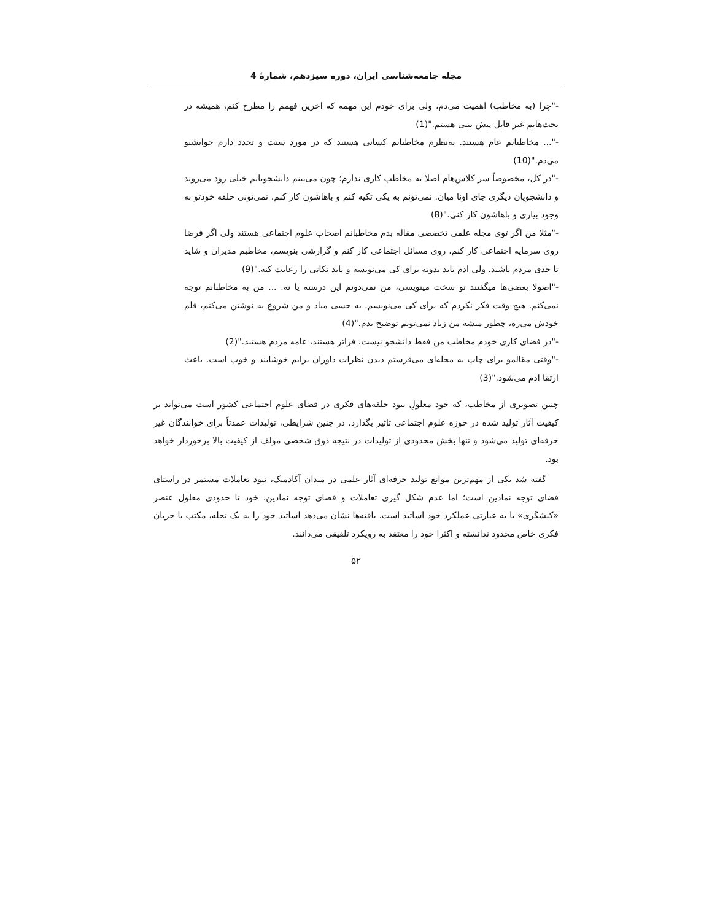مجله جامعه‌شناسی ایران، دوره سیزدهم، شمارهٔ 4
-"چرا (به مخاطب) اهمیت می‌دم، ولی برای خودم این مهمه که اخرین فهمم را مطرح کنم، همیشه در بحث‌هایم غیر قابل پیش بینی هستم."(1)
-"... مخاطبانم عام هستند. به‌نظرم مخاطبانم کسانی هستند که در مورد سنت و تجدد دارم جوابشنو می‌دم."(10)
-"در کل، مخصوصاً سر کلاس‌هام اصلا به مخاطب کاری ندارم؛ چون می‌بینم دانشجویانم خیلی زود می‌روند و دانشجویان دیگری جای اونا میان. نمی‌تونم به یکی تکیه کنم و باهاشون کار کنم. نمی‌تونی حلقه خودتو به وجود بیاری و باهاشون کار کنی."(8)
-"مثلا من اگر توی مجله علمی تخصصی مقاله بدم مخاطبانم اصحاب علوم اجتماعی هستند ولی اگر فرضا روی سرمایه اجتماعی کار کنم، روی مسائل اجتماعی کار کنم و گزارشی بنویسم، مخاطبم مدیران و شاید تا حدی مردم باشند. ولی ادم باید بدونه برای کی می‌نویسه و باید نکاتی را رعایت کنه."(9)
-"اصولا بعضی‌ها میگفتند تو سخت مینویسی، من نمی‌دونم این درسته یا نه. ... من به مخاطبانم توجه نمی‌کنم. هیچ وقت فکر نکردم که برای کی می‌نویسم. یه حسی میاد و من شروع به نوشتن می‌کنم، قلم خودش می‌ره، چطور میشه من زیاد نمی‌تونم توضیح بدم."(4)
-"در فضای کاری خودم مخاطب من فقط دانشجو نیست، فراتر هستند، عامه مردم هستند."(2)
-"وقتی مقالمو برای چاپ به مجله‌ای می‌فرستم دیدن نظرات داوران برایم خوشایند و خوب است. باعث ارتقا ادم می‌شود."(3)
چنین تصویری از مخاطب، که خود معلولِ نبود حلقه‌های فکری در فضای علوم اجتماعی کشور است می‌تواند بر کیفیت آثار تولید شده در حوزه علوم اجتماعی تاثیر بگذارد. در چنین شرایطی، تولیدات عمدتاً برای خوانندگان غیر حرفه‌ای تولید می‌شود و تنها بخش محدودی از تولیدات در نتیجه ذوق شخصی مولف از کیفیت بالا برخوردار خواهد بود.
گفته شد یکی از مهم‌ترین موانع تولید حرفه‌ای آثار علمی در میدان آکادمیک، نبود تعاملات مستمر در راستای فضای توجه نمادین است؛ اما عدم شکل گیری تعاملات و فضای توجه نمادین، خود تا حدودی معلول عنصر «کنشگری» یا به عبارتی عملکرد خود اساتید است. یافته‌ها نشان می‌دهد اساتید خود را به یک نحله، مکتب یا جریان فکری خاص محدود ندانسته و اکثرا خود را معتقد به رویکرد تلفیقی می‌دانند.
۵۲